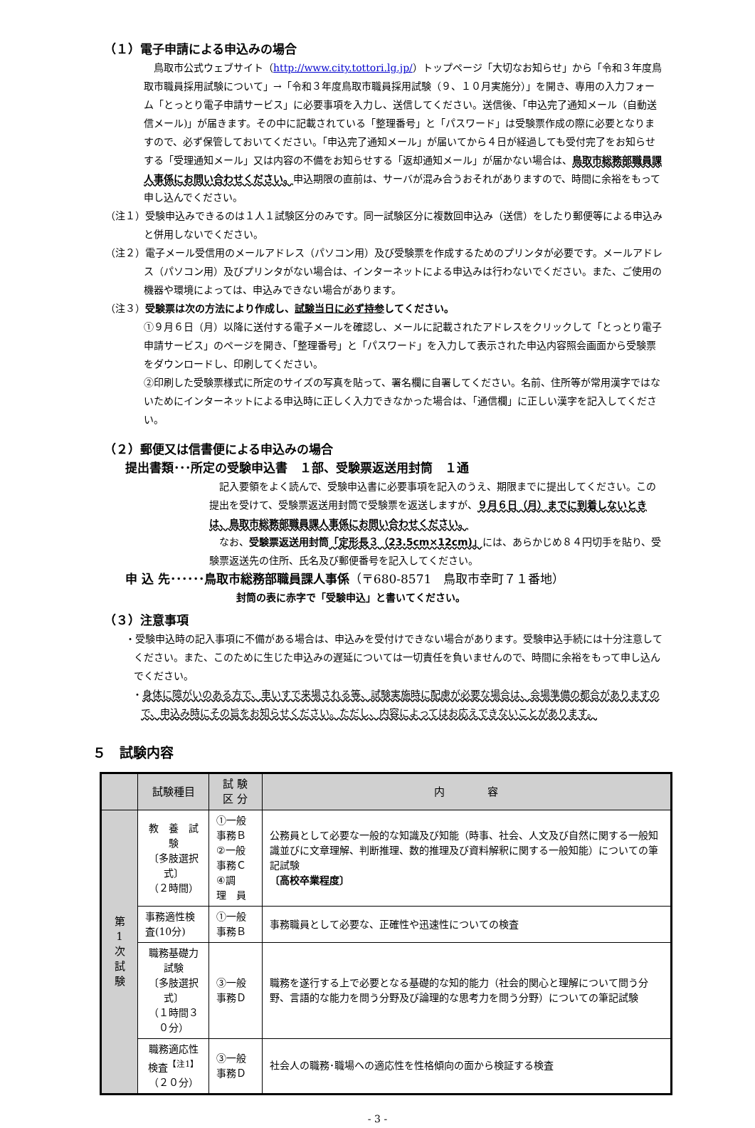（１）電子申請による申込みの場合
　鳥取市公式ウェブサイト（http://www.city.tottori.lg.jp/）トップページ「大切なお知らせ」から「令和３年度鳥取市職員採用試験について」→「令和３年度鳥取市職員採用試験（９、１０月実施分）」を開き、専用の入力フォーム「とっとり電子申請サービス」に必要事項を入力し、送信してください。送信後、「申込完了通知メール（自動送信メール)」が届きます。その中に記載されている「整理番号」と「パスワード」は受験票作成の際に必要となりますので、必ず保管しておいてください。「申込完了通知メール」が届いてから４日が経過しても受付完了をお知らせする「受理通知メール」又は内容の不備をお知らせする「返却通知メール」が届かない場合は、鳥取市総務部職員課人事係にお問い合わせください。申込期限の直前は、サーバが混み合うおそれがありますので、時間に余裕をもって申し込んでください。
（注１）受験申込みできるのは１人１試験区分のみです。同一試験区分に複数回申込み（送信）をしたり郵便等による申込みと併用しないでください。
（注２）電子メール受信用のメールアドレス（パソコン用）及び受験票を作成するためのプリンタが必要です。メールアドレス（パソコン用）及びプリンタがない場合は、インターネットによる申込みは行わないでください。また、ご使用の機器や環境によっては、申込みできない場合があります。
（注３）受験票は次の方法により作成し、試験当日に必ず持参してください。
①９月６日（月）以降に送付する電子メールを確認し、メールに記載されたアドレスをクリックして「とっとり電子申請サービス」のページを開き、「整理番号」と「パスワード」を入力して表示された申込内容照会画面から受験票をダウンロードし、印刷してください。
②印刷した受験票様式に所定のサイズの写真を貼って、署名欄に自署してください。名前、住所等が常用漢字ではないためにインターネットによる申込時に正しく入力できなかった場合は、「通信欄」に正しい漢字を記入してください。
（２）郵便又は信書便による申込みの場合
提出書類･･･所定の受験申込書　１部、受験票返送用封筒　１通
　記入要領をよく読んで、受験申込書に必要事項を記入のうえ、期限までに提出してください。この提出を受けて、受験票返送用封筒で受験票を返送しますが、９月６日（月）までに到着しないときは、鳥取市総務部職員課人事係にお問い合わせください。
　なお、受験票返送用封筒「定形長３（23.5cm×12cm)」には、あらかじめ８４円切手を貼り、受験票返送先の住所、氏名及び郵便番号を記入してください。
申 込 先･･････鳥取市総務部職員課人事係（〒680-8571　鳥取市幸町７１番地）
封筒の表に赤字で「受験申込」と書いてください。
（３）注意事項
・受験申込時の記入事項に不備がある場合は、申込みを受付けできない場合があります。受験申込手続には十分注意してください。また、このために生じた申込みの遅延については一切責任を負いませんので、時間に余裕をもって申し込んでください。
・身体に障がいのある方で、車いすで来場される等、試験実施時に配慮が必要な場合は、会場準備の都合がありますので、申込み時にその旨をお知らせください。ただし、内容によってはお応えできないことがあります。
５　試験内容
| | 試験種目 | 試 験 区 分 | 内 容 |
| --- | --- | --- | --- |
| 第 1 次 試 験 | 教 養 試 験 〔多肢選択式〕 （２時間） | ①一般事務Ｂ ②一般事務Ｃ ④調 理 員 | 公務員として必要な一般的な知識及び知能（時事、社会、人文及び自然に関する一般知識並びに文章理解、判断推理、数的推理及び資料解釈に関する一般知能）についての筆記試験 〔高校卒業程度〕 |
| | 事務適性検査(10分) | ①一般事務Ｂ | 事務職員として必要な、正確性や迅速性についての検査 |
| | 職務基礎力試験 〔多肢選択式〕 （１時間３０分） | ③一般事務Ｄ | 職務を遂行する上で必要となる基礎的な知的能力（社会的関心と理解について問う分野、言語的な能力を問う分野及び論理的な思考力を問う分野）についての筆記試験 |
| | 職務適応性検査<sup>【注1】</sup> （２０分） | ③一般事務Ｄ | 社会人の職務･職場への適応性を性格傾向の面から検証する検査 |
- 3 -